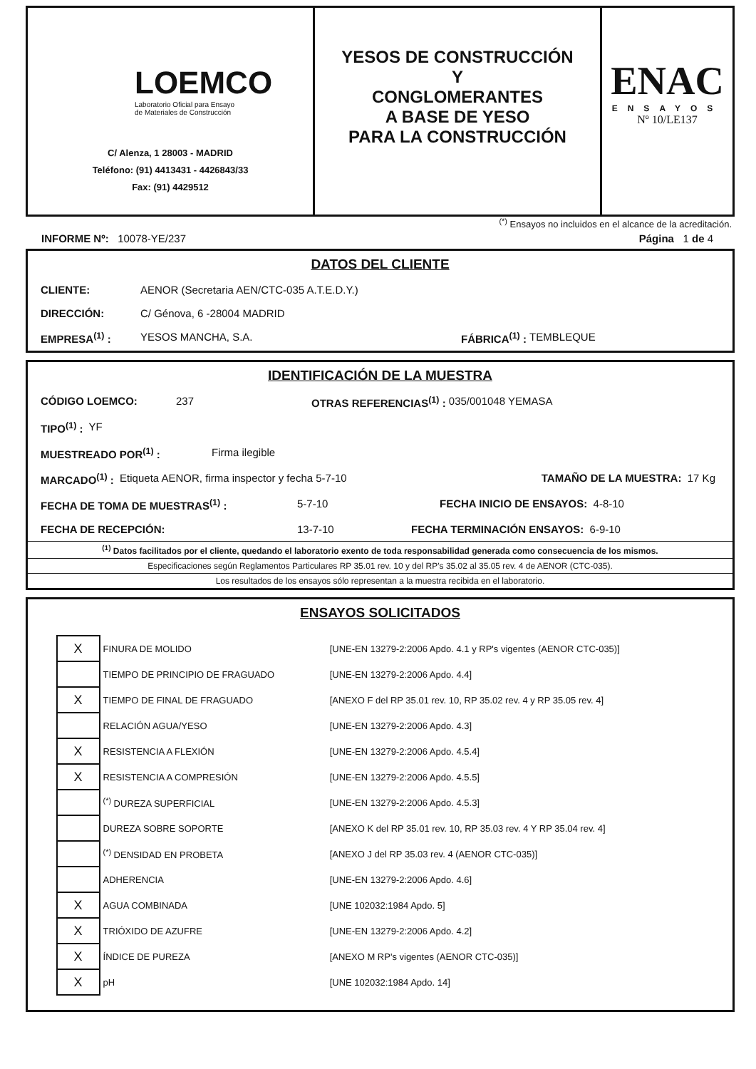LOEMCO
Laboratorio Oficial para Ensayo
de Materiales de Construcción
C/ Alenza, 1 28003 - MADRID
Teléfono: (91) 4413431 - 4426843/33
Fax: (91) 4429512
YESOS DE CONSTRUCCIÓN
Y
CONGLOMERANTES
A BASE DE YESO
PARA LA CONSTRUCCIÓN
ENAC
ENSAYOS
Nº 10/LE137
<sup>(*)</sup> Ensayos no incluidos en el alcance de la acreditación.
INFORME Nº: 10078-YE/237 Página 1 de 4
DATOS DEL CLIENTE
CLIENTE: AENOR (Secretaria AEN/CTC-035 A.T.E.D.Y.)
DIRECCIÓN: C/ Génova, 6 -28004 MADRID
EMPRESA<sup>(1)</sup> : YESOS MANCHA, S.A. FÁBRICA<sup>(1)</sup> : TEMBLEQUE
IDENTIFICACIÓN DE LA MUESTRA
CÓDIGO LOEMCO: 237 OTRAS REFERENCIAS<sup>(1)</sup> : 035/001048 YEMASA
TIPO<sup>(1)</sup> : YF
MUESTREADO POR<sup>(1)</sup> : Firma ilegible
MARCADO<sup>(1)</sup> : Etiqueta AENOR, firma inspector y fecha 5-7-10 TAMAÑO DE LA MUESTRA: 17 Kg
FECHA DE TOMA DE MUESTRAS<sup>(1)</sup> : 5-7-10 FECHA INICIO DE ENSAYOS: 4-8-10
FECHA DE RECEPCIÓN: 13-7-10 FECHA TERMINACIÓN ENSAYOS: 6-9-10
<sup>(1)</sup> Datos facilitados por el cliente, quedando el laboratorio exento de toda responsabilidad generada como consecuencia de los mismos.
Especificaciones según Reglamentos Particulares RP 35.01 rev. 10 y del RP's 35.02 al 35.05 rev. 4 de AENOR (CTC-035).
Los resultados de los ensayos sólo representan a la muestra recibida en el laboratorio.
ENSAYOS SOLICITADOS
| X | FINURA DE MOLIDO | [UNE-EN 13279-2:2006 Apdo. 4.1 y RP's vigentes (AENOR CTC-035)] |
| | TIEMPO DE PRINCIPIO DE FRAGUADO | [UNE-EN 13279-2:2006 Apdo. 4.4] |
| X | TIEMPO DE FINAL DE FRAGUADO | [ANEXO F del RP 35.01 rev. 10, RP 35.02 rev. 4 y RP 35.05 rev. 4] |
| | RELACIÓN AGUA/YESO | [UNE-EN 13279-2:2006 Apdo. 4.3] |
| X | RESISTENCIA A FLEXIÓN | [UNE-EN 13279-2:2006 Apdo. 4.5.4] |
| X | RESISTENCIA A COMPRESIÓN | [UNE-EN 13279-2:2006 Apdo. 4.5.5] |
| | <sup>(*)</sup> DUREZA SUPERFICIAL | [UNE-EN 13279-2:2006 Apdo. 4.5.3] |
| | DUREZA SOBRE SOPORTE | [ANEXO K del RP 35.01 rev. 10, RP 35.03 rev. 4 Y RP 35.04 rev. 4] |
| | <sup>(*)</sup> DENSIDAD EN PROBETA | [ANEXO J del RP 35.03 rev. 4 (AENOR CTC-035)] |
| | ADHERENCIA | [UNE-EN 13279-2:2006 Apdo. 4.6] |
| X | AGUA COMBINADA | [UNE 102032:1984 Apdo. 5] |
| X | TRIÓXIDO DE AZUFRE | [UNE-EN 13279-2:2006 Apdo. 4.2] |
| X | ÍNDICE DE PUREZA | [ANEXO M RP's vigentes (AENOR CTC-035)] |
| X | pH | [UNE 102032:1984 Apdo. 14] |